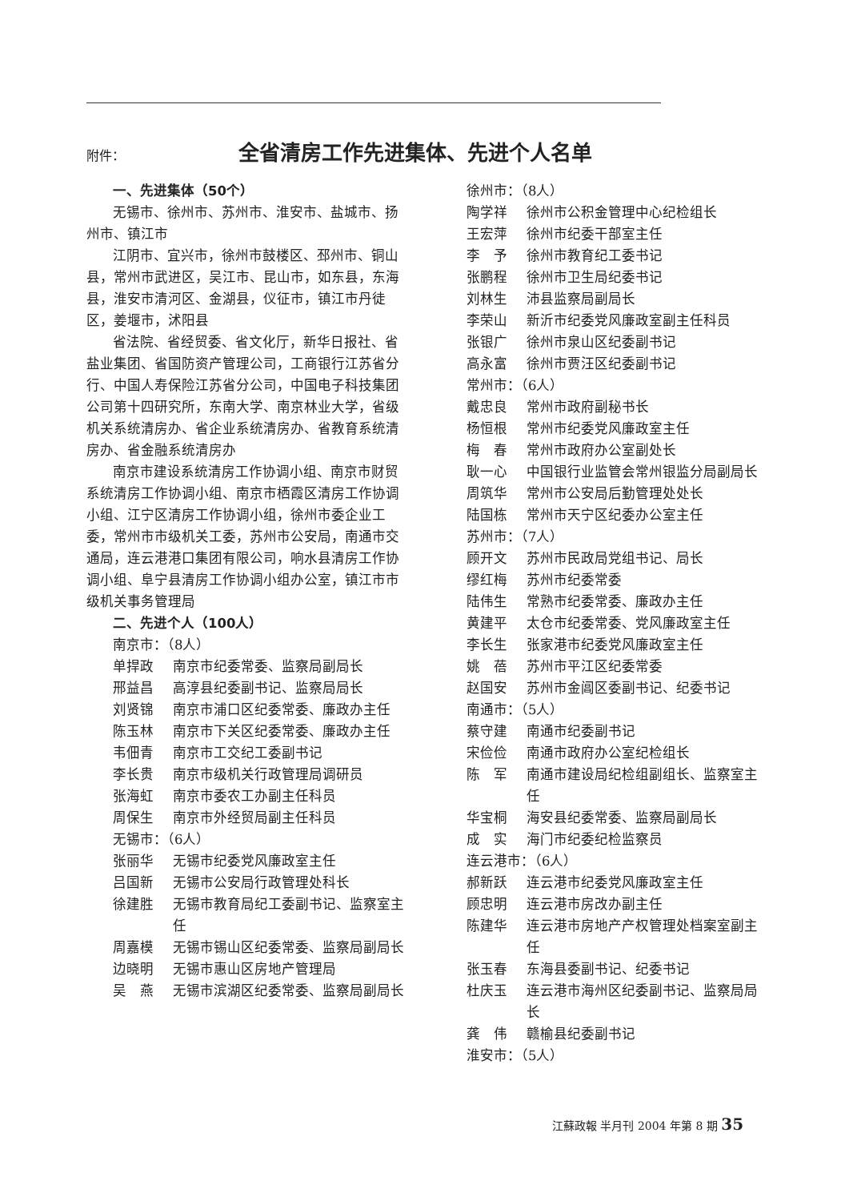附件： 全省清房工作先进集体、先进个人名单
一、先进集体（50个）
无锡市、徐州市、苏州市、淮安市、盐城市、扬州市、镇江市
江阴市、宜兴市，徐州市鼓楼区、邳州市、铜山县，常州市武进区，吴江市、昆山市，如东县，东海县，淮安市清河区、金湖县，仪征市，镇江市丹徒区，姜堰市，沭阳县
省法院、省经贸委、省文化厅，新华日报社、省盐业集团、省国防资产管理公司，工商银行江苏省分行、中国人寿保险江苏省分公司，中国电子科技集团公司第十四研究所，东南大学、南京林业大学，省级机关系统清房办、省企业系统清房办、省教育系统清房办、省金融系统清房办
南京市建设系统清房工作协调小组、南京市财贸系统清房工作协调小组、南京市栖霞区清房工作协调小组、江宁区清房工作协调小组，徐州市委企业工委，常州市市级机关工委，苏州市公安局，南通市交通局，连云港港口集团有限公司，响水县清房工作协调小组、阜宁县清房工作协调小组办公室，镇江市市级机关事务管理局
二、先进个人（100人）
南京市：（8人）
单捍政 南京市纪委常委、监察局副局长
邢益昌 高淳县纪委副书记、监察局局长
刘贤锦 南京市浦口区纪委常委、廉政办主任
陈玉林 南京市下关区纪委常委、廉政办主任
韦佃青 南京市工交纪工委副书记
李长贵 南京市级机关行政管理局调研员
张海虹 南京市委农工办副主任科员
周保生 南京市外经贸局副主任科员
无锡市：（6人）
张丽华 无锡市纪委党风廉政室主任
吕国新 无锡市公安局行政管理处科长
徐建胜 无锡市教育局纪工委副书记、监察室主任
周嘉模 无锡市锡山区纪委常委、监察局副局长
边晓明 无锡市惠山区房地产管理局
吴　燕 无锡市滨湖区纪委常委、监察局副局长
徐州市：（8人）
陶学祥 徐州市公积金管理中心纪检组长
王宏萍 徐州市纪委干部室主任
李　予 徐州市教育纪工委书记
张鹏程 徐州市卫生局纪委书记
刘林生 沛县监察局副局长
李荣山 新沂市纪委党风廉政室副主任科员
张银广 徐州市泉山区纪委副书记
高永富 徐州市贾汪区纪委副书记
常州市：（6人）
戴忠良 常州市政府副秘书长
杨恒根 常州市纪委党风廉政室主任
梅　春 常州市政府办公室副处长
耿一心 中国银行业监管会常州银监分局副局长
周筑华 常州市公安局后勤管理处处长
陆国栋 常州市天宁区纪委办公室主任
苏州市：（7人）
顾开文 苏州市民政局党组书记、局长
缪红梅 苏州市纪委常委
陆伟生 常熟市纪委常委、廉政办主任
黄建平 太仓市纪委常委、党风廉政室主任
李长生 张家港市纪委党风廉政室主任
姚　蓓 苏州市平江区纪委常委
赵国安 苏州市金阊区委副书记、纪委书记
南通市：（5人）
蔡守建 南通市纪委副书记
宋俭俭 南通市政府办公室纪检组长
陈　军 南通市建设局纪检组副组长、监察室主任
华宝桐 海安县纪委常委、监察局副局长
成　实 海门市纪委纪检监察员
连云港市：（6人）
郝新跃 连云港市纪委党风廉政室主任
顾忠明 连云港市房改办副主任
陈建华 连云港市房地产产权管理处档案室副主任
张玉春 东海县委副书记、纪委书记
杜庆玉 连云港市海州区纪委副书记、监察局局长
龚　伟 赣榆县纪委副书记
淮安市：（5人）
江蘇政報 半月刊 2004 年第 8 期 35